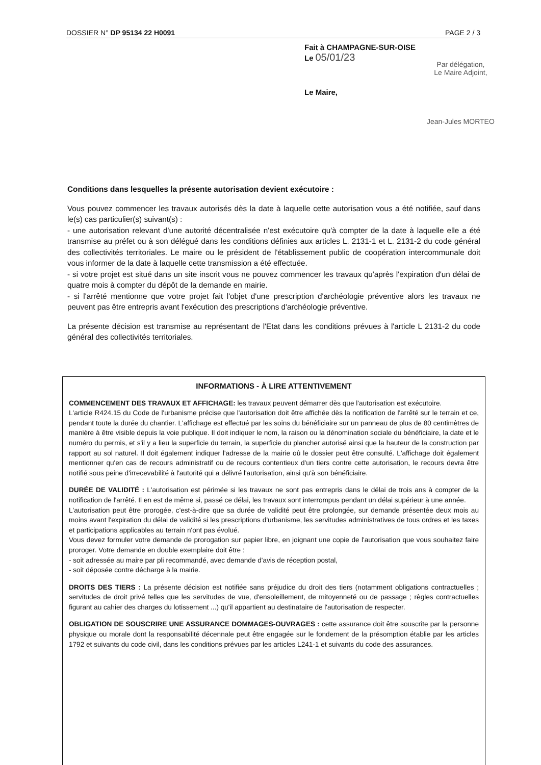DOSSIER N° DP 95134 22 H0091 PAGE 2 / 3
Fait à CHAMPAGNE-SUR-OISE
Le 05/01/23
Par délégation,
Le Maire Adjoint,
Jean-Jules MORTEO
Le Maire,
Conditions dans lesquelles la présente autorisation devient exécutoire :
Vous pouvez commencer les travaux autorisés dès la date à laquelle cette autorisation vous a été notifiée, sauf dans le(s) cas particulier(s) suivant(s) :
- une autorisation relevant d'une autorité décentralisée n'est exécutoire qu'à compter de la date à laquelle elle a été transmise au préfet ou à son délégué dans les conditions définies aux articles L. 2131-1 et L. 2131-2 du code général des collectivités territoriales. Le maire ou le président de l'établissement public de coopération intercommunale doit vous informer de la date à laquelle cette transmission a été effectuée.
- si votre projet est situé dans un site inscrit vous ne pouvez commencer les travaux qu'après l'expiration d'un délai de quatre mois à compter du dépôt de la demande en mairie.
- si l'arrêté mentionne que votre projet fait l'objet d'une prescription d'archéologie préventive alors les travaux ne peuvent pas être entrepris avant l'exécution des prescriptions d'archéologie préventive.
La présente décision est transmise au représentant de l'Etat dans les conditions prévues à l'article L 2131-2 du code général des collectivités territoriales.
INFORMATIONS - À LIRE ATTENTIVEMENT
COMMENCEMENT DES TRAVAUX ET AFFICHAGE: les travaux peuvent démarrer dès que l'autorisation est exécutoire.
L'article R424.15 du Code de l'urbanisme précise que l'autorisation doit être affichée dès la notification de l'arrêté sur le terrain et ce, pendant toute la durée du chantier. L'affichage est effectué par les soins du bénéficiaire sur un panneau de plus de 80 centimètres de manière à être visible depuis la voie publique. Il doit indiquer le nom, la raison ou la dénomination sociale du bénéficiaire, la date et le numéro du permis, et s'il y a lieu la superficie du terrain, la superficie du plancher autorisé ainsi que la hauteur de la construction par rapport au sol naturel. Il doit également indiquer l'adresse de la mairie où le dossier peut être consulté. L'affichage doit également mentionner qu'en cas de recours administratif ou de recours contentieux d'un tiers contre cette autorisation, le recours devra être notifié sous peine d'irrecevabilité à l'autorité qui a délivré l'autorisation, ainsi qu'à son bénéficiaire.
DURÉE DE VALIDITÉ : L'autorisation est périmée si les travaux ne sont pas entrepris dans le délai de trois ans à compter de la notification de l'arrêté. Il en est de même si, passé ce délai, les travaux sont interrompus pendant un délai supérieur à une année.
L'autorisation peut être prorogée, c'est-à-dire que sa durée de validité peut être prolongée, sur demande présentée deux mois au moins avant l'expiration du délai de validité si les prescriptions d'urbanisme, les servitudes administratives de tous ordres et les taxes et participations applicables au terrain n'ont pas évolué.
Vous devez formuler votre demande de prorogation sur papier libre, en joignant une copie de l'autorisation que vous souhaitez faire proroger. Votre demande en double exemplaire doit être :
- soit adressée au maire par pli recommandé, avec demande d'avis de réception postal,
- soit déposée contre décharge à la mairie.
DROITS DES TIERS : La présente décision est notifiée sans préjudice du droit des tiers (notamment obligations contractuelles ; servitudes de droit privé telles que les servitudes de vue, d'ensoleillement, de mitoyenneté ou de passage ; règles contractuelles figurant au cahier des charges du lotissement ...) qu'il appartient au destinataire de l'autorisation de respecter.
OBLIGATION DE SOUSCRIRE UNE ASSURANCE DOMMAGES-OUVRAGES : cette assurance doit être souscrite par la personne physique ou morale dont la responsabilité décennale peut être engagée sur le fondement de la présomption établie par les articles 1792 et suivants du code civil, dans les conditions prévues par les articles L241-1 et suivants du code des assurances.